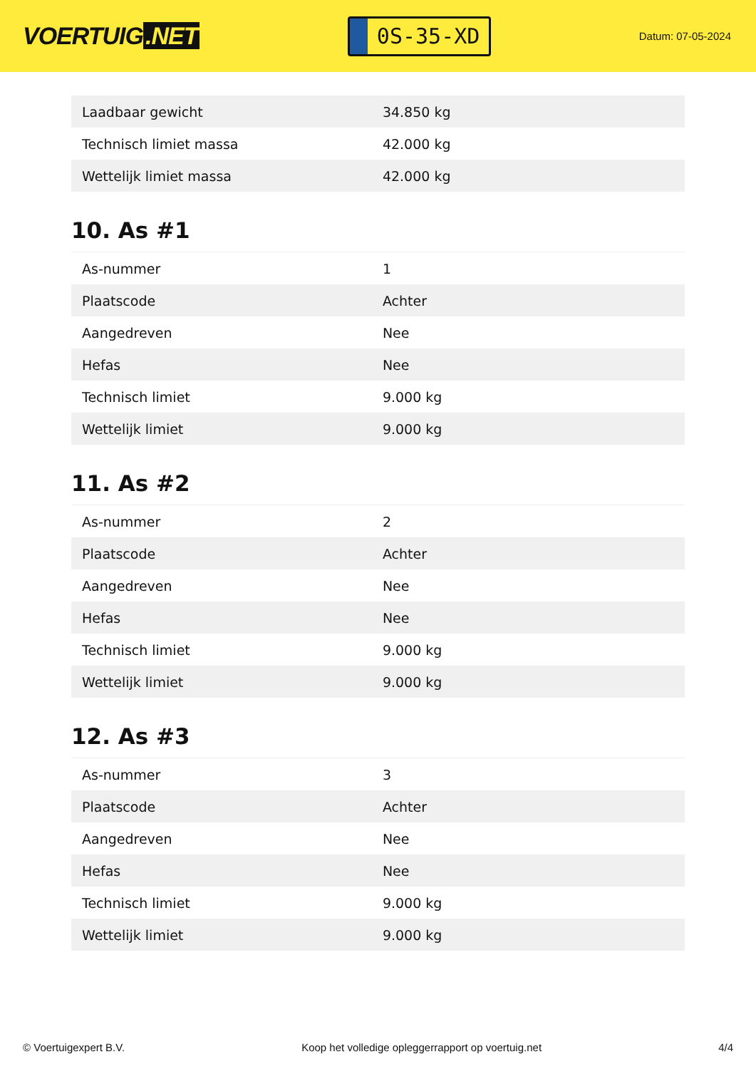VOERTUIG.NET
0S-35-XD
Datum: 07-05-2024
| Laadbaar gewicht | 34.850 kg |
| Technisch limiet massa | 42.000 kg |
| Wettelijk limiet massa | 42.000 kg |
10. As #1
| As-nummer | 1 |
| Plaatscode | Achter |
| Aangedreven | Nee |
| Hefas | Nee |
| Technisch limiet | 9.000 kg |
| Wettelijk limiet | 9.000 kg |
11. As #2
| As-nummer | 2 |
| Plaatscode | Achter |
| Aangedreven | Nee |
| Hefas | Nee |
| Technisch limiet | 9.000 kg |
| Wettelijk limiet | 9.000 kg |
12. As #3
| As-nummer | 3 |
| Plaatscode | Achter |
| Aangedreven | Nee |
| Hefas | Nee |
| Technisch limiet | 9.000 kg |
| Wettelijk limiet | 9.000 kg |
© Voertuigexpert B.V. Koop het volledige opleggerrapport op voertuig.net 4/4